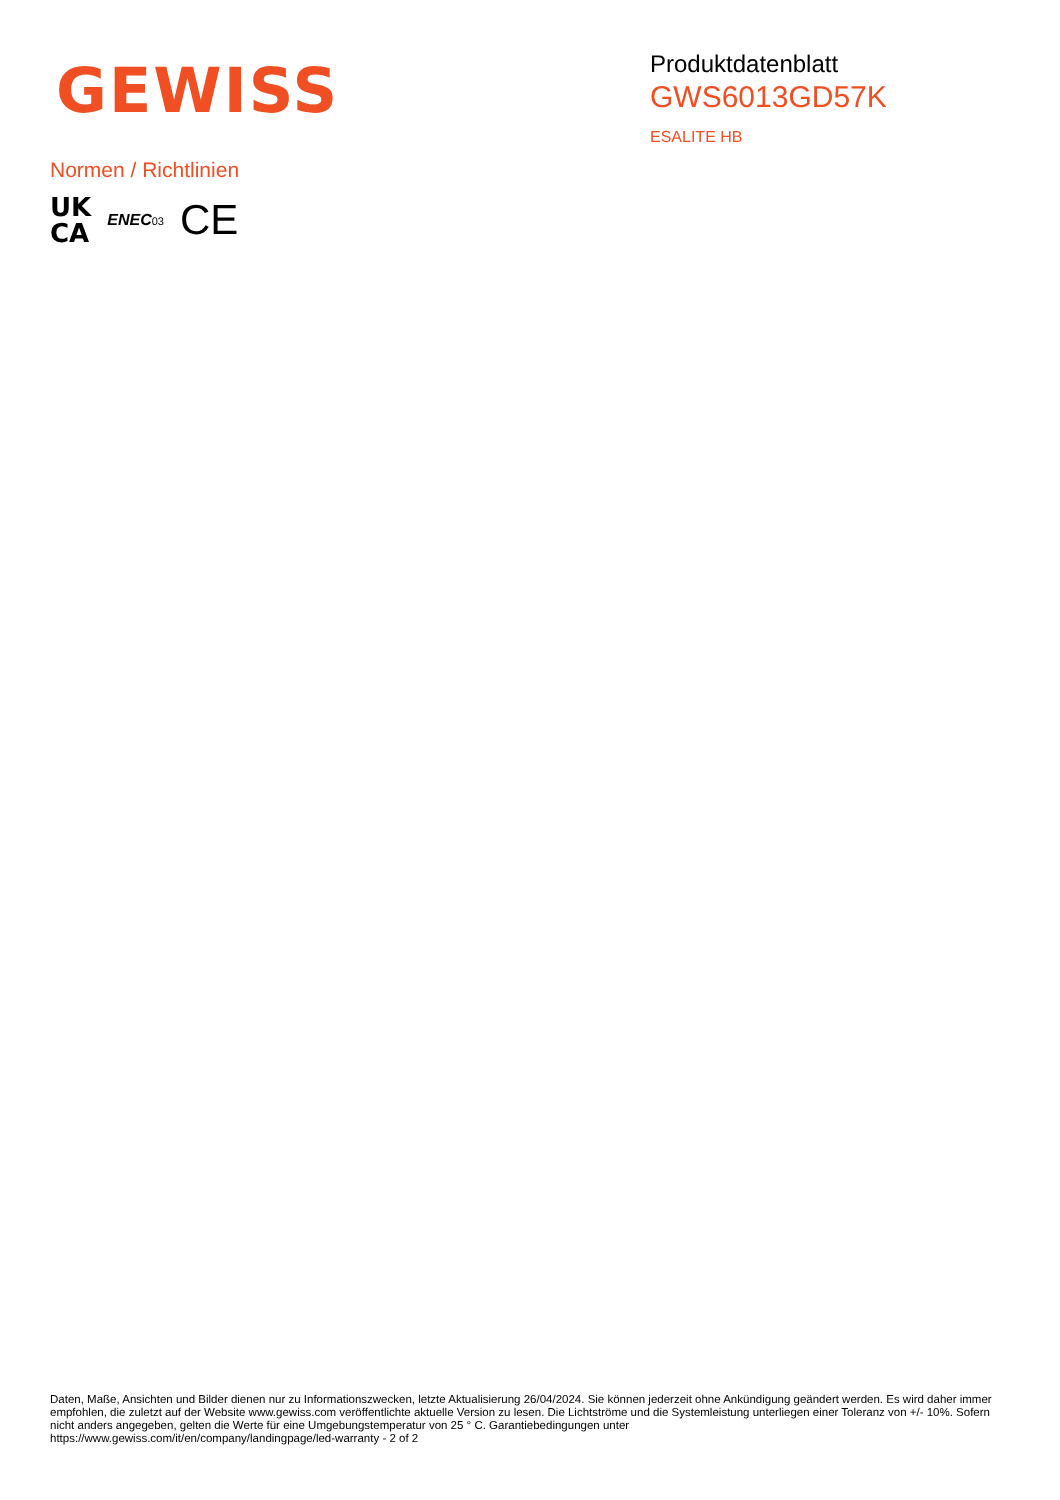GEWISS
Produktdatenblatt
GWS6013GD57K
ESALITE HB
Normen / Richtlinien
UK
CA
ENEC03
CE
Daten, Maße, Ansichten und Bilder dienen nur zu Informationszwecken, letzte Aktualisierung 26/04/2024. Sie können jederzeit ohne Ankündigung geändert werden. Es wird daher immer empfohlen, die zuletzt auf der Website www.gewiss.com veröffentlichte aktuelle Version zu lesen. Die Lichtströme und die Systemleistung unterliegen einer Toleranz von +/- 10%. Sofern nicht anders angegeben, gelten die Werte für eine Umgebungstemperatur von 25 ° C. Garantiebedingungen unter
https://www.gewiss.com/it/en/company/landingpage/led-warranty - 2 of 2